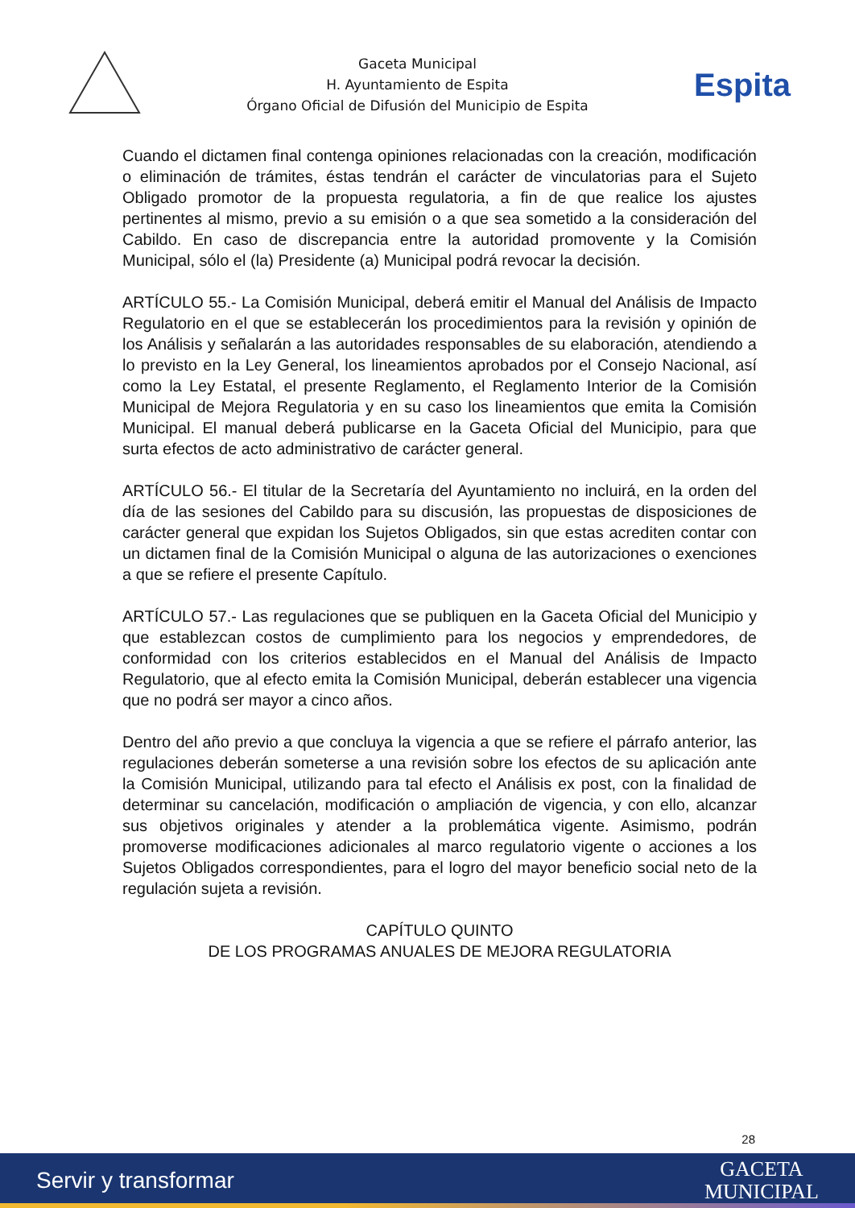Gaceta Municipal
H. Ayuntamiento de Espita
Órgano Oficial de Difusión del Municipio de Espita
Espita
Cuando el dictamen final contenga opiniones relacionadas con la creación, modificación o eliminación de trámites, éstas tendrán el carácter de vinculatorias para el Sujeto Obligado promotor de la propuesta regulatoria, a fin de que realice los ajustes pertinentes al mismo, previo a su emisión o a que sea sometido a la consideración del Cabildo. En caso de discrepancia entre la autoridad promovente y la Comisión Municipal, sólo el (la) Presidente (a) Municipal podrá revocar la decisión.
ARTÍCULO 55.- La Comisión Municipal, deberá emitir el Manual del Análisis de Impacto Regulatorio en el que se establecerán los procedimientos para la revisión y opinión de los Análisis y señalarán a las autoridades responsables de su elaboración, atendiendo a lo previsto en la Ley General, los lineamientos aprobados por el Consejo Nacional, así como la Ley Estatal, el presente Reglamento, el Reglamento Interior de la Comisión Municipal de Mejora Regulatoria y en su caso los lineamientos que emita la Comisión Municipal. El manual deberá publicarse en la Gaceta Oficial del Municipio, para que surta efectos de acto administrativo de carácter general.
ARTÍCULO 56.- El titular de la Secretaría del Ayuntamiento no incluirá, en la orden del día de las sesiones del Cabildo para su discusión, las propuestas de disposiciones de carácter general que expidan los Sujetos Obligados, sin que estas acrediten contar con un dictamen final de la Comisión Municipal o alguna de las autorizaciones o exenciones a que se refiere el presente Capítulo.
ARTÍCULO 57.- Las regulaciones que se publiquen en la Gaceta Oficial del Municipio y que establezcan costos de cumplimiento para los negocios y emprendedores, de conformidad con los criterios establecidos en el Manual del Análisis de Impacto Regulatorio, que al efecto emita la Comisión Municipal, deberán establecer una vigencia que no podrá ser mayor a cinco años.
Dentro del año previo a que concluya la vigencia a que se refiere el párrafo anterior, las regulaciones deberán someterse a una revisión sobre los efectos de su aplicación ante la Comisión Municipal, utilizando para tal efecto el Análisis ex post, con la finalidad de determinar su cancelación, modificación o ampliación de vigencia, y con ello, alcanzar sus objetivos originales y atender a la problemática vigente. Asimismo, podrán promoverse modificaciones adicionales al marco regulatorio vigente o acciones a los Sujetos Obligados correspondientes, para el logro del mayor beneficio social neto de la regulación sujeta a revisión.
CAPÍTULO QUINTO
DE LOS PROGRAMAS ANUALES DE MEJORA REGULATORIA
28
Servir y transformar
GACETA
MUNICIPAL